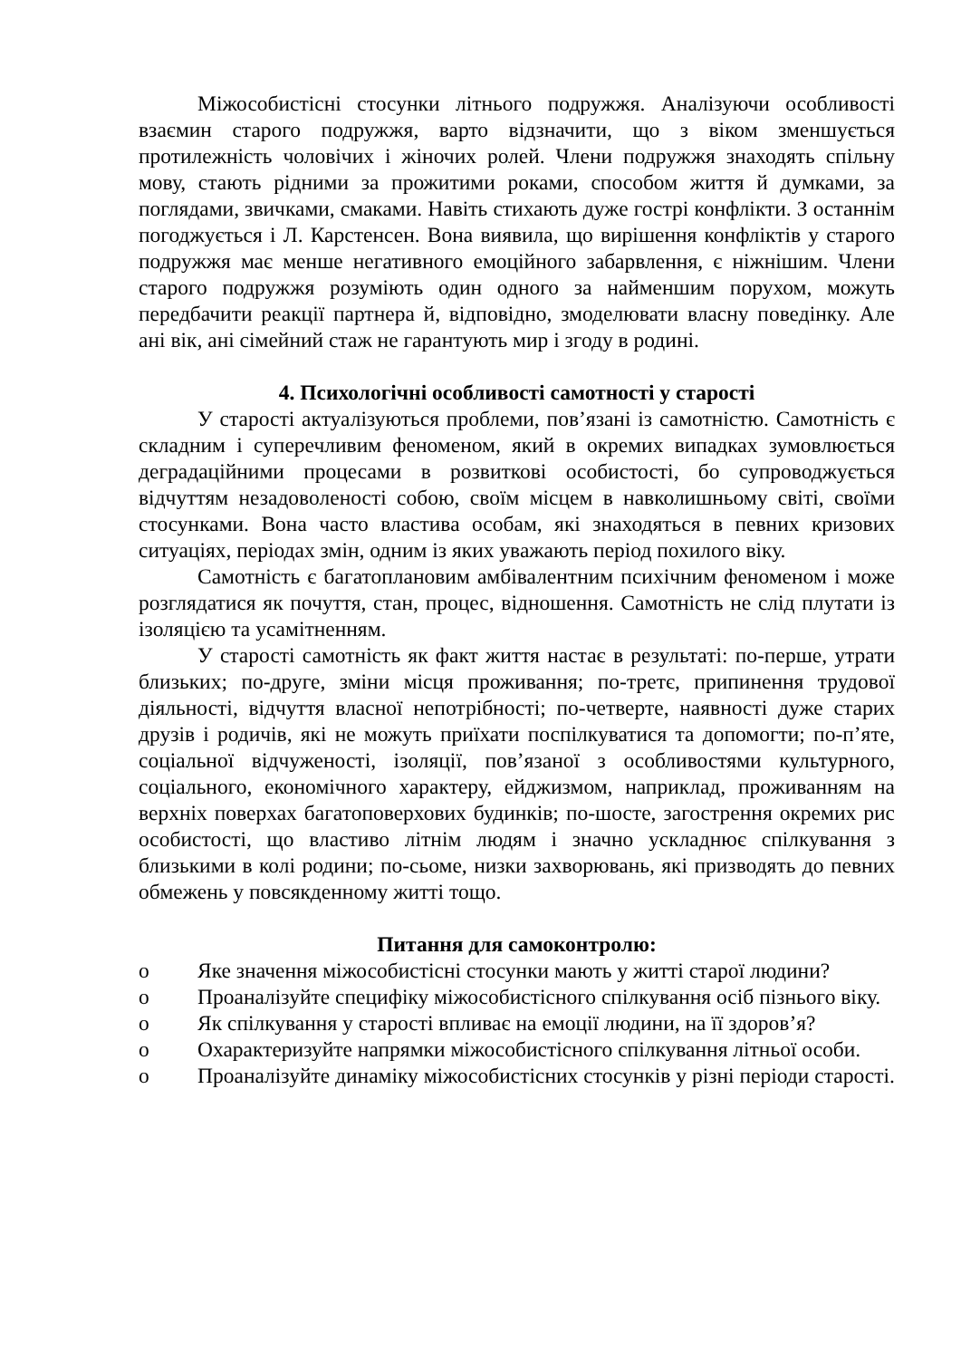Міжособистісні стосунки літнього подружжя. Аналізуючи особливості взаємин старого подружжя, варто відзначити, що з віком зменшується протилежність чоловічих і жіночих ролей. Члени подружжя знаходять спільну мову, стають рідними за прожитими роками, способом життя й думками, за поглядами, звичками, смаками. Навіть стихають дуже гострі конфлікти. З останнім погоджується і Л. Карстенсен. Вона виявила, що вирішення конфліктів у старого подружжя має менше негативного емоційного забарвлення, є ніжнішим. Члени старого подружжя розуміють один одного за найменшим порухом, можуть передбачити реакції партнера й, відповідно, змоделювати власну поведінку. Але ані вік, ані сімейний стаж не гарантують мир і згоду в родині.
4. Психологічні особливості самотності у старості
У старості актуалізуються проблеми, пов’язані із самотністю. Самотність є складним і суперечливим феноменом, який в окремих випадках зумовлюється деградаційними процесами в розвиткові особистості, бо супроводжується відчуттям незадоволеності собою, своїм місцем в навколишньому світі, своїми стосунками. Вона часто властива особам, які знаходяться в певних кризових ситуаціях, періодах змін, одним із яких уважають період похилого віку.
Самотність є багатоплановим амбівалентним психічним феноменом і може розглядатися як почуття, стан, процес, відношення. Самотність не слід плутати із ізоляцією та усамітненням.
У старості самотність як факт життя настає в результаті: по-перше, утрати близьких; по-друге, зміни місця проживання; по-третє, припинення трудової діяльності, відчуття власної непотрібності; по-четверте, наявності дуже старих друзів і родичів, які не можуть приїхати поспілкуватися та допомогти; по-п’яте, соціальної відчуженості, ізоляції, пов’язаної з особливостями культурного, соціального, економічного характеру, ейджизмом, наприклад, проживанням на верхніх поверхах багатоповерхових будинків; по-шосте, загострення окремих рис особистості, що властиво літнім людям і значно ускладнює спілкування з близькими в колі родини; по-сьоме, низки захворювань, які призводять до певних обмежень у повсякденному житті тощо.
Питання для самоконтролю:
o Яке значення міжособистісні стосунки мають у житті старої людини?
o Проаналізуйте специфіку міжособистісного спілкування осіб пізнього віку.
o Як спілкування у старості впливає на емоції людини, на її здоров’я?
o Охарактеризуйте напрямки міжособистісного спілкування літньої особи.
o Проаналізуйте динаміку міжособистісних стосунків у різні періоди старості.